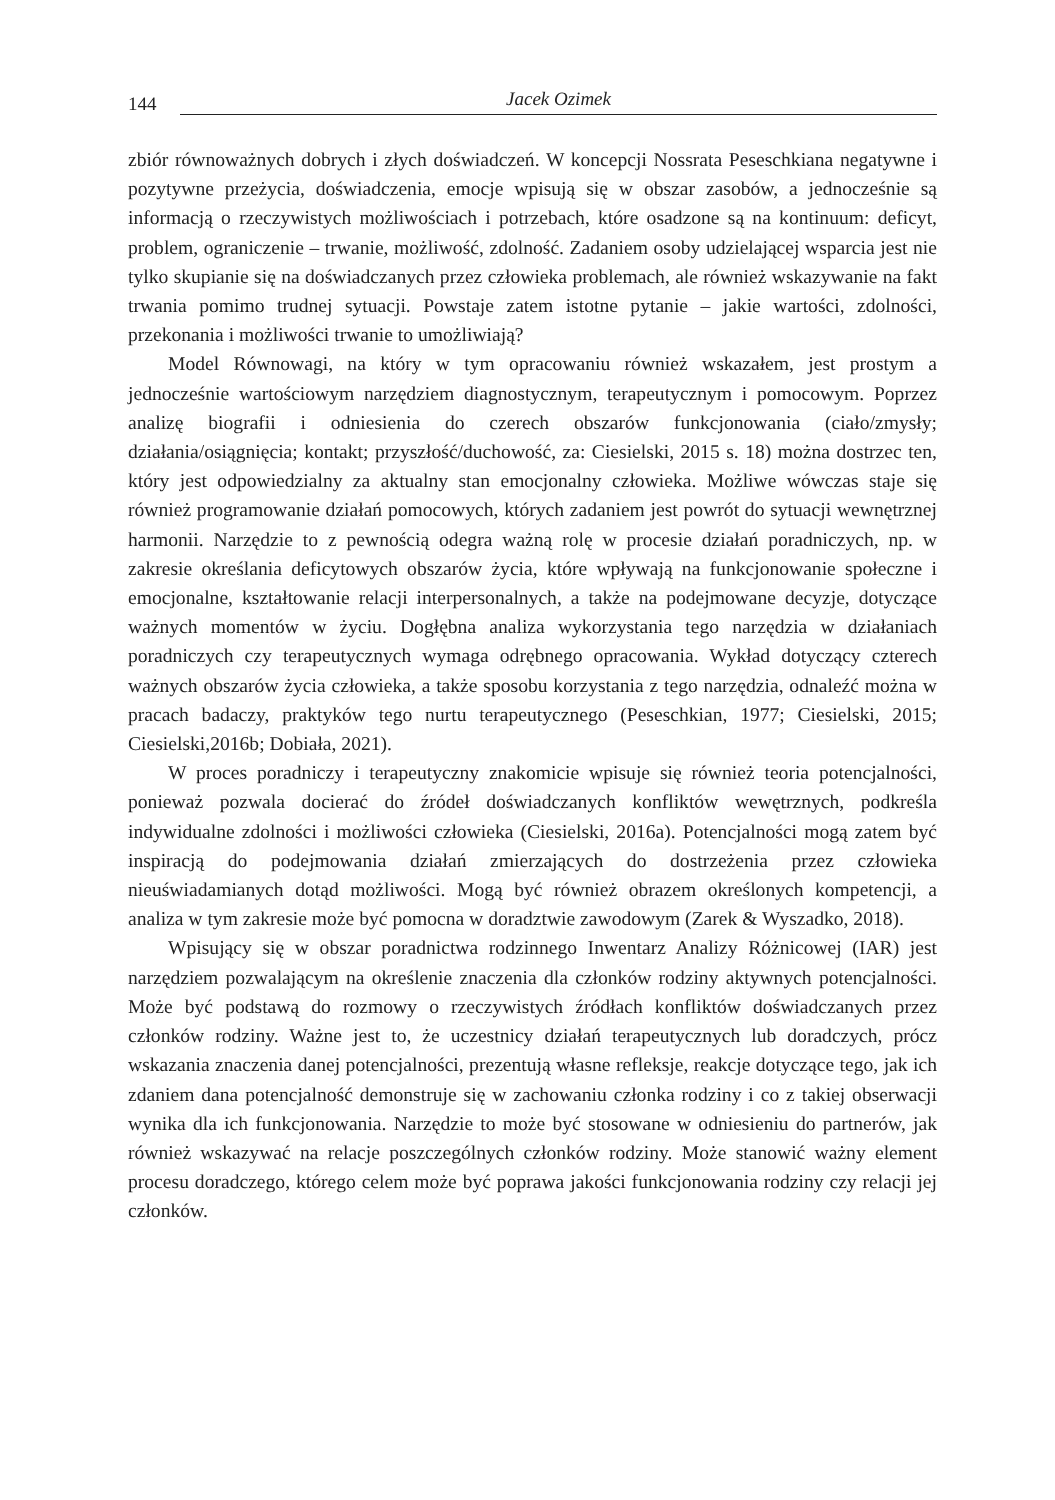144 Jacek Ozimek
zbiór równoważnych dobrych i złych doświadczeń. W koncepcji Nossrata Peseschkiana negatywne i pozytywne przeżycia, doświadczenia, emocje wpisują się w obszar zasobów, a jednocześnie są informacją o rzeczywistych możliwościach i potrzebach, które osadzone są na kontinuum: deficyt, problem, ograniczenie – trwanie, możliwość, zdolność. Zadaniem osoby udzielającej wsparcia jest nie tylko skupianie się na doświadczanych przez człowieka problemach, ale również wskazywanie na fakt trwania pomimo trudnej sytuacji. Powstaje zatem istotne pytanie – jakie wartości, zdolności, przekonania i możliwości trwanie to umożliwiają?
Model Równowagi, na który w tym opracowaniu również wskazałem, jest prostym a jednocześnie wartościowym narzędziem diagnostycznym, terapeutycznym i pomocowym. Poprzez analizę biografii i odniesienia do czerech obszarów funkcjonowania (ciało/zmysły; działania/osiągnięcia; kontakt; przyszłość/duchowość, za: Ciesielski, 2015 s. 18) można dostrzec ten, który jest odpowiedzialny za aktualny stan emocjonalny człowieka. Możliwe wówczas staje się również programowanie działań pomocowych, których zadaniem jest powrót do sytuacji wewnętrznej harmonii. Narzędzie to z pewnością odegra ważną rolę w procesie działań poradniczych, np. w zakresie określania deficytowych obszarów życia, które wpływają na funkcjonowanie społeczne i emocjonalne, kształtowanie relacji interpersonalnych, a także na podejmowane decyzje, dotyczące ważnych momentów w życiu. Dogłębna analiza wykorzystania tego narzędzia w działaniach poradniczych czy terapeutycznych wymaga odrębnego opracowania. Wykład dotyczący czterech ważnych obszarów życia człowieka, a także sposobu korzystania z tego narzędzia, odnaleźć można w pracach badaczy, praktyków tego nurtu terapeutycznego (Peseschkian, 1977; Ciesielski, 2015; Ciesielski,2016b; Dobiała, 2021).
W proces poradniczy i terapeutyczny znakomicie wpisuje się również teoria potencjalności, ponieważ pozwala docierać do źródeł doświadczanych konfliktów wewętrznych, podkreśla indywidualne zdolności i możliwości człowieka (Ciesielski, 2016a). Potencjalności mogą zatem być inspiracją do podejmowania działań zmierzających do dostrzeżenia przez człowieka nieuświadamianych dotąd możliwości. Mogą być również obrazem określonych kompetencji, a analiza w tym zakresie może być pomocna w doradztwie zawodowym (Zarek & Wyszadko, 2018).
Wpisujący się w obszar poradnictwa rodzinnego Inwentarz Analizy Różnicowej (IAR) jest narzędziem pozwalającym na określenie znaczenia dla członków rodziny aktywnych potencjalności. Może być podstawą do rozmowy o rzeczywistych źródłach konfliktów doświadczanych przez członków rodziny. Ważne jest to, że uczestnicy działań terapeutycznych lub doradczych, prócz wskazania znaczenia danej potencjalności, prezentują własne refleksje, reakcje dotyczące tego, jak ich zdaniem dana potencjalność demonstruje się w zachowaniu członka rodziny i co z takiej obserwacji wynika dla ich funkcjonowania. Narzędzie to może być stosowane w odniesieniu do partnerów, jak również wskazywać na relacje poszczególnych członków rodziny. Może stanowić ważny element procesu doradczego, którego celem może być poprawa jakości funkcjonowania rodziny czy relacji jej członków.